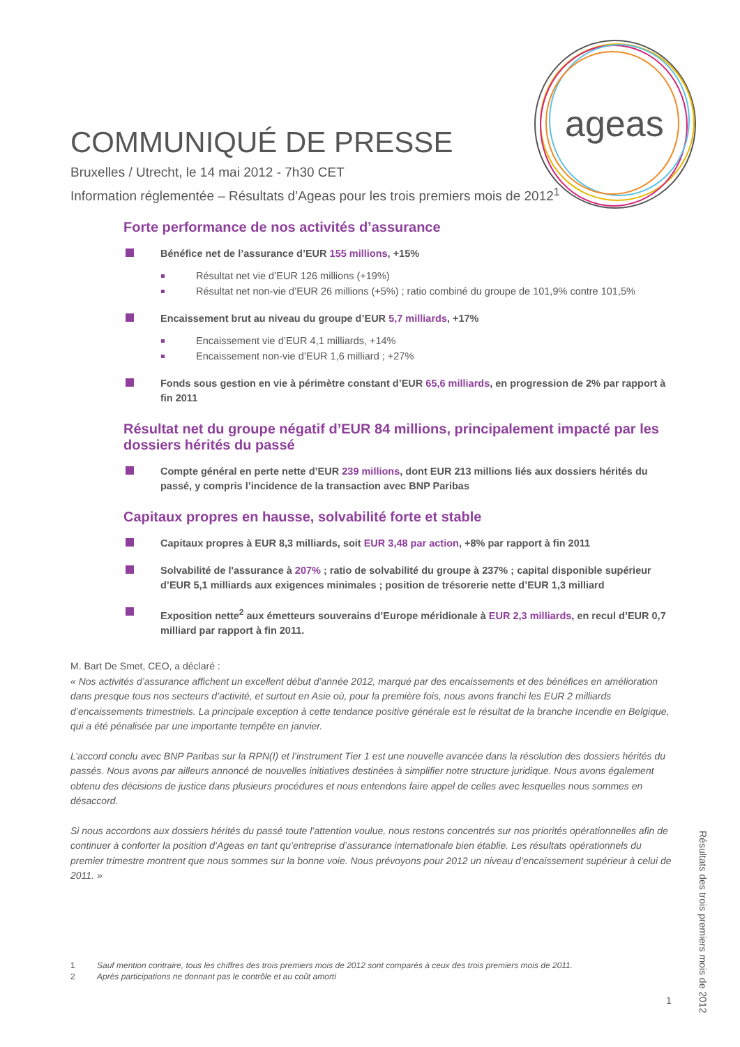ageas
COMMUNIQUÉ DE PRESSE
Bruxelles / Utrecht, le 14 mai 2012 - 7h30 CET
Information réglementée – Résultats d’Ageas pour les trois premiers mois de 2012<sup>1</sup>
Forte performance de nos activités d’assurance
Bénéfice net de l’assurance d’EUR 155 millions, +15%
Résultat net vie d’EUR 126 millions (+19%)
Résultat net non-vie d’EUR 26 millions (+5%) ; ratio combiné du groupe de 101,9% contre 101,5%
Encaissement brut au niveau du groupe d’EUR 5,7 milliards, +17%
Encaissement vie d’EUR 4,1 milliards, +14%
Encaissement non-vie d’EUR 1,6 milliard ; +27%
Fonds sous gestion en vie à périmètre constant d’EUR 65,6 milliards, en progression de 2% par rapport à fin 2011
Résultat net du groupe négatif d’EUR 84 millions, principalement impacté par les dossiers hérités du passé
Compte général en perte nette d’EUR 239 millions, dont EUR 213 millions liés aux dossiers hérités du passé, y compris l’incidence de la transaction avec BNP Paribas
Capitaux propres en hausse, solvabilité forte et stable
Capitaux propres à EUR 8,3 milliards, soit EUR 3,48 par action, +8% par rapport à fin 2011
Solvabilité de l'assurance à 207% ; ratio de solvabilité du groupe à 237% ; capital disponible supérieur d’EUR 5,1 milliards aux exigences minimales ; position de trésorerie nette d’EUR 1,3 milliard
Exposition nette<sup>2</sup> aux émetteurs souverains d’Europe méridionale à EUR 2,3 milliards, en recul d’EUR 0,7 milliard par rapport à fin 2011.
M. Bart De Smet, CEO, a déclaré :
« Nos activités d’assurance affichent un excellent début d’année 2012, marqué par des encaissements et des bénéfices en amélioration dans presque tous nos secteurs d’activité, et surtout en Asie où, pour la première fois, nous avons franchi les EUR 2 milliards d’encaissements trimestriels. La principale exception à cette tendance positive générale est le résultat de la branche Incendie en Belgique, qui a été pénalisée par une importante tempête en janvier.
L’accord conclu avec BNP Paribas sur la RPN(I) et l’instrument Tier 1 est une nouvelle avancée dans la résolution des dossiers hérités du passés. Nous avons par ailleurs annoncé de nouvelles initiatives destinées à simplifier notre structure juridique. Nous avons également obtenu des décisions de justice dans plusieurs procédures et nous entendons faire appel de celles avec lesquelles nous sommes en désaccord.
Si nous accordons aux dossiers hérités du passé toute l’attention voulue, nous restons concentrés sur nos priorités opérationnelles afin de continuer à conforter la position d’Ageas en tant qu’entreprise d’assurance internationale bien établie. Les résultats opérationnels du premier trimestre montrent que nous sommes sur la bonne voie. Nous prévoyons pour 2012 un niveau d’encaissement supérieur à celui de 2011. »
1 Sauf mention contraire, tous les chiffres des trois premiers mois de 2012 sont comparés à ceux des trois premiers mois de 2011.
2 Après participations ne donnant pas le contrôle et au coût amorti
Résultats des trois premiers mois de 2012
1